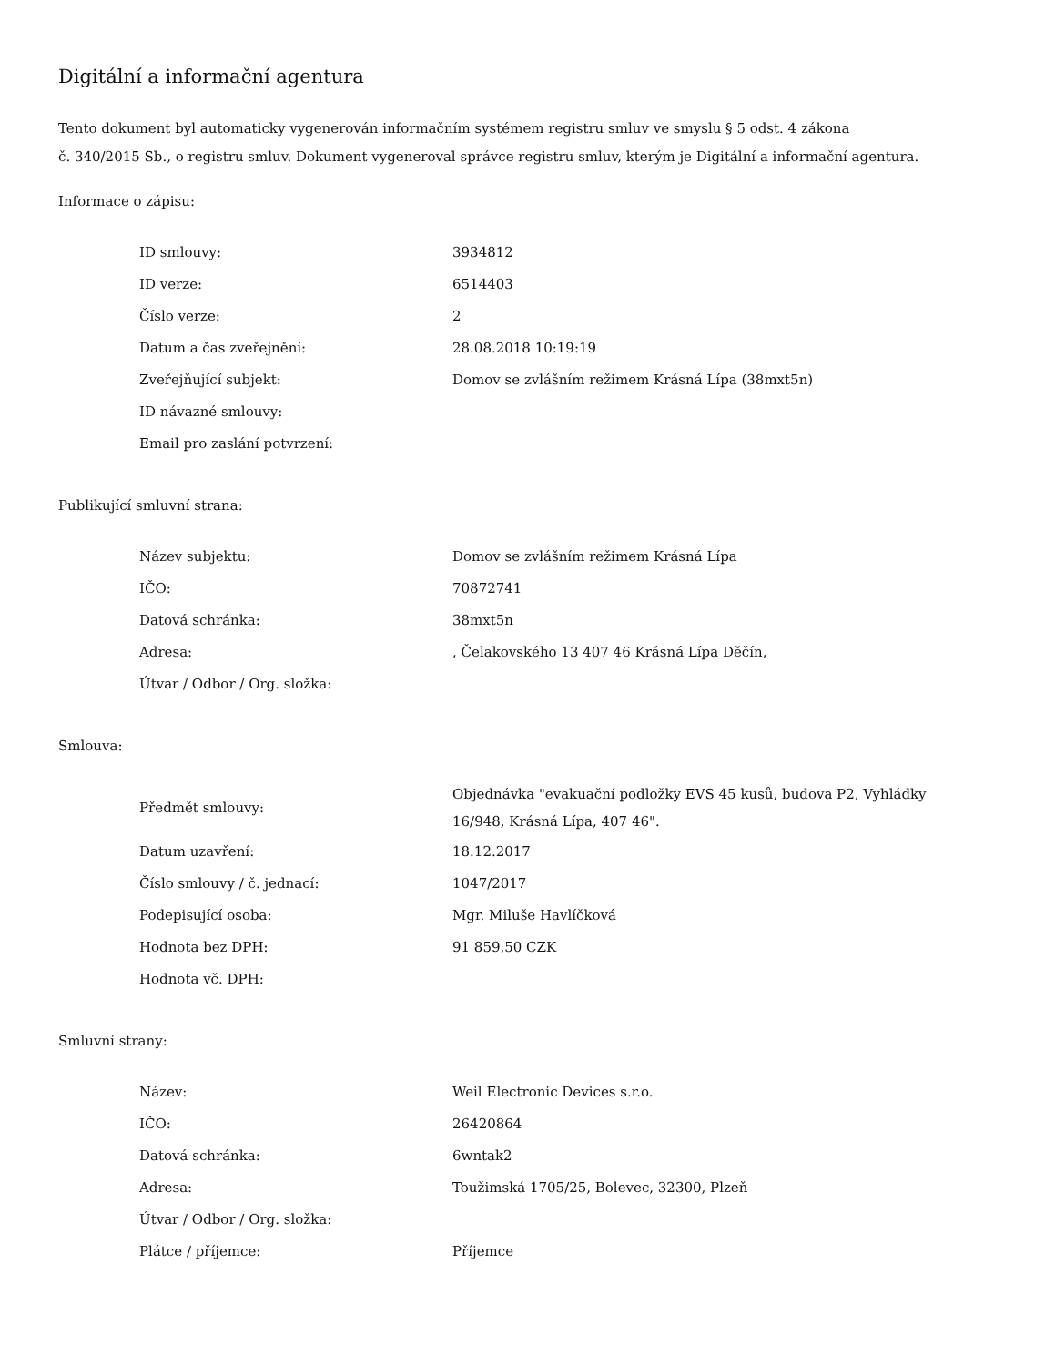Digitální a informační agentura
Tento dokument byl automaticky vygenerován informačním systémem registru smluv ve smyslu § 5 odst. 4 zákona
č. 340/2015 Sb., o registru smluv. Dokument vygeneroval správce registru smluv, kterým je Digitální a informační agentura.
Informace o zápisu:
| ID smlouvy: | 3934812 |
| ID verze: | 6514403 |
| Číslo verze: | 2 |
| Datum a čas zveřejnění: | 28.08.2018 10:19:19 |
| Zveřejňující subjekt: | Domov se zvlášním režimem Krásná Lípa (38mxt5n) |
| ID návazné smlouvy: | |
| Email pro zaslání potvrzení: | |
Publikující smluvní strana:
| Název subjektu: | Domov se zvlášním režimem Krásná Lípa |
| IČO: | 70872741 |
| Datová schránka: | 38mxt5n |
| Adresa: | , Čelakovského 13 407 46 Krásná Lípa Děčín, |
| Útvar / Odbor / Org. složka: | |
Smlouva:
| Předmět smlouvy: | Objednávka "evakuační podložky EVS 45 kusů, budova P2, Vyhládky 16/948, Krásná Lípa, 407 46". |
| Datum uzavření: | 18.12.2017 |
| Číslo smlouvy / č. jednací: | 1047/2017 |
| Podepisující osoba: | Mgr. Miluše Havlíčková |
| Hodnota bez DPH: | 91 859,50 CZK |
| Hodnota vč. DPH: | |
Smluvní strany:
| Název: | Weil Electronic Devices s.r.o. |
| IČO: | 26420864 |
| Datová schránka: | 6wntak2 |
| Adresa: | Toužimská 1705/25, Bolevec, 32300, Plzeň |
| Útvar / Odbor / Org. složka: | |
| Plátce / příjemce: | Příjemce |